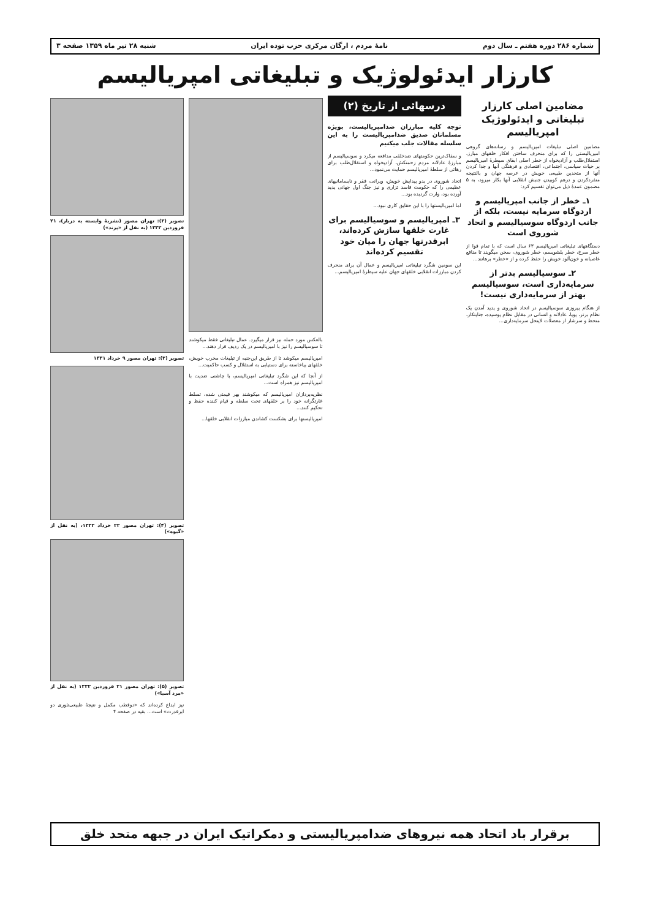شماره ۲۸۶ دوره هفتم ـ سال دوم نامهٔ مردم ، ارگان مرکزی حزب توده ایران شنبه ۲۸ تیر ماه ۱۳۵۹ صفحه ۳
کارزار ایدئولوژیک و تبلیغاتی امپریالیسم
مضامین اصلی کارزار تبلیغاتی و ایدئولوژیک امپریالیسم
مضامین اصلی تبلیغات امپریالیسم و رسانه‌های گروهی امپریالیستی را که برای منحرف ساختن افکار خلقهای مبارز، استقلال‌طلب و آزادیخواه از خطر اصلی ابقای سیطرهٔ امپریالیسم بر حیات سیاسی، اجتماعی، اقتصادی و فرهنگی آنها و جدا کردن آنها از متحدین طبیعی خویش در عرصه جهان و بالنتیجه منفردکردن و درهم کوبیدن جنبش انقلابی آنها بکار میرود، به ۵ مضمون عمدهٔ ذیل می‌توان تقسیم کرد:
۱ـ خطر از جانب امپریالیسم و اردوگاه سرمایه نیست، بلکه از جانب اردوگاه سوسیالیسم و اتحاد شوروی است
دستگاههای تبلیغاتی امپریالیسم ۶۳ سال است که با تمام قوا از خطر سرخ، خطر بلشویسم، خطر شوروی، سخن میگویند تا منافع غاصبانه و خون‌آلود خویش را حفظ کرده و از «خطر» برهانند...
۲ـ سوسیالیسم بدتر از سرمایه‌داری است، سوسیالیسم بهتر از سرمایه‌داری نیست!
از هنگام پیروزی سوسیالیسم در اتحاد شوروی و پدید آمدن یک نظام برتر، پویا، عادلانه و انسانی در مقابل نظام پوسیده، جنایتکار، منحط و سرشار از معضلات لاینحل سرمایه‌داری...
درسهائی از تاریخ (۲)
توجه کلیه مبارزان ضدامپریالیست، بویژه مسلمانان صدیق ضدامپریالیست را به این سلسله مقالات جلب میکنیم
و سفاک‌ترین حکومتهای ضدخلقی مدافعه میکرد و سوسیالیسم از مبارزهٔ عادلانه مردم زحمتکش، آزادیخواه و استقلال‌طلب برای رهائی از سلطهٔ امپریالیسم حمایت می‌نمود...
اتحاد شوروی در بدو پیدایش خویش، ویرانی، فقر و نابسامانیهای عظیمی را که حکومت فاسد تزاری و نیز جنگ اول جهانی پدید آورده بود، وارث گردیده بود...
اما امپریالیستها را با این حقایق کاری نبود...
۳ـ امپریالیسم و سوسیالیسم برای غارت خلقها سازش کرده‌اند، ابرقدرتها جهان را میان خود تقسیم کرده‌اند
این سومین شگرد تبلیغاتی امپریالیسم و عمال آن برای منحرف کردن مبارزات انقلابی خلقهای جهان علیه سیطرهٔ امپریالیسم...
بالعکس مورد حمله نیز قرار میگیرد. عمال تبلیغاتی فقط میکوشند تا سوسیالیسم را نیز با امپریالیسم در یک ردیف قرار دهند...
امپریالیسم میکوشد تا از طریق این‌جنبه از تبلیغات مخرب خویش، خلقهای بپاخاسته برای دستیابی به استقلال و کسب حاکمیت...
از آنجا که این شگرد تبلیغاتی امپریالیسم، با چاشنی ضدیت با امپریالیسم نیز همراه است...
نظریه‌پردازان امپریالیسم که میکوشند بهر قیمتی شده، تسلط غارتگرانه خود را بر خلقهای تحت سلطه و قیام کننده حفظ و تحکیم کنند...
امپریالیستها برای بشکست کشاندن مبارزات انقلابی خلقها...
تصویر (۲): تهران مصور (نشریهٔ وابسته به دربار)، ۲۱ فروردین ۱۳۳۲ (به نقل از «پرند»)
تصویر (۳): تهران مصور ۹ خرداد ۱۳۳۱
تصویر (۴): تهران مصور ۲۲ خرداد ۱۳۳۲، (به نقل از «گیوه»)
تصویر (۵): تهران مصور ۲۱ فروردین ۱۳۳۲ (به نقل از «مرد آسیا»)
نیز ابداع کرده‌اند که «دوقطب مکمل و نتیجهٔ طبیعی‌تئوری دو ابرقدرت» است... بقیه در صفحه ۴
برقرار باد اتحاد همه نیروهای ضدامپریالیستی و دمکراتیک ایران در جبهه متحد خلق